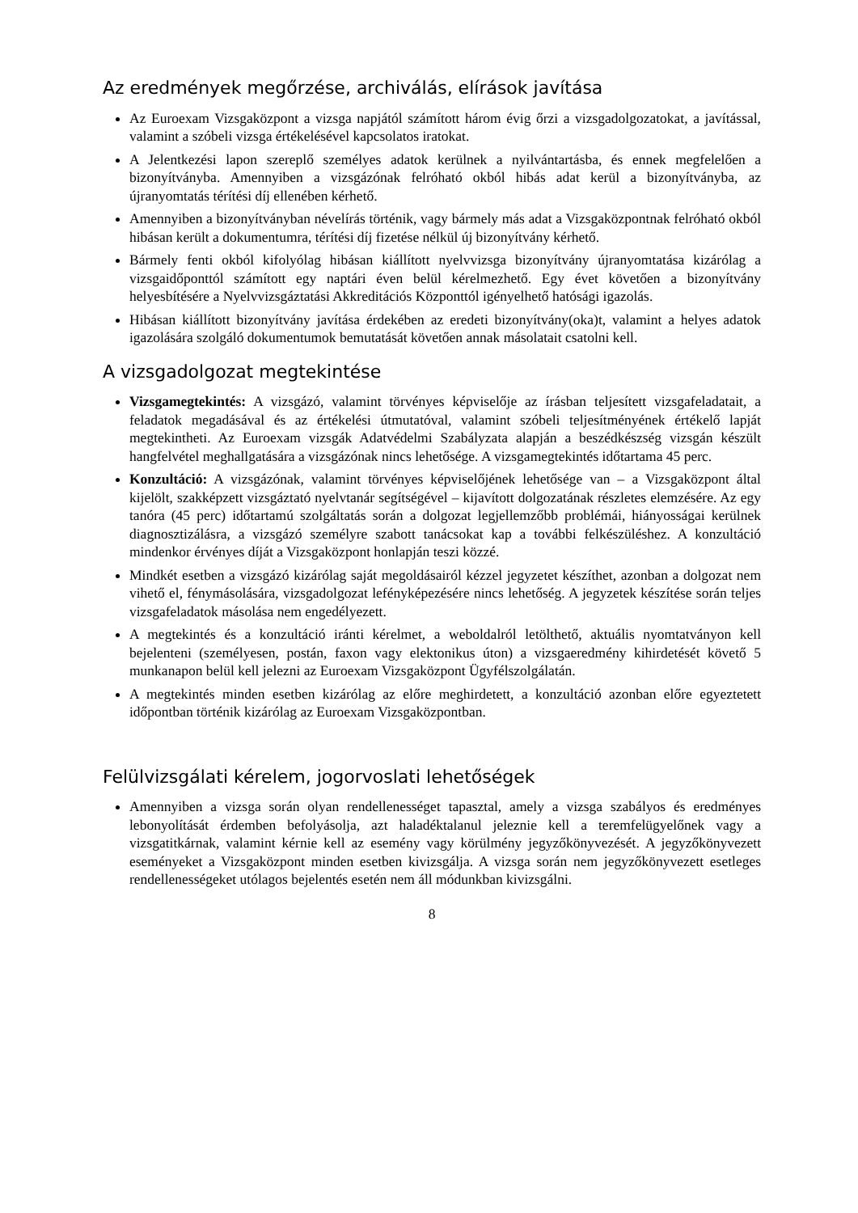Az eredmények megőrzése, archiválás, elírások javítása
Az Euroexam Vizsgaközpont a vizsga napjától számított három évig őrzi a vizsgadolgozatokat, a javítással, valamint a szóbeli vizsga értékelésével kapcsolatos iratokat.
A Jelentkezési lapon szereplő személyes adatok kerülnek a nyilvántartásba, és ennek megfelelően a bizonyítványba. Amennyiben a vizsgázónak felróható okból hibás adat kerül a bizonyítványba, az újranyomtatás térítési díj ellenében kérhető.
Amennyiben a bizonyítványban névelírás történik, vagy bármely más adat a Vizsgaközpontnak felróható okból hibásan került a dokumentumra, térítési díj fizetése nélkül új bizonyítvány kérhető.
Bármely fenti okból kifolyólag hibásan kiállított nyelvvizsga bizonyítvány újranyomtatása kizárólag a vizsgaidőponttól számított egy naptári éven belül kérelmezhető. Egy évet követően a bizonyítvány helyesbítésére a Nyelvvizsgáztatási Akkreditációs Központtól igényelhető hatósági igazolás.
Hibásan kiállított bizonyítvány javítása érdekében az eredeti bizonyítvány(oka)t, valamint a helyes adatok igazolására szolgáló dokumentumok bemutatását követően annak másolatait csatolni kell.
A vizsgadolgozat megtekintése
Vizsgamegtekintés: A vizsgázó, valamint törvényes képviselője az írásban teljesített vizsgafeladatait, a feladatok megadásával és az értékelési útmutatóval, valamint szóbeli teljesítményének értékelő lapját megtekintheti. Az Euroexam vizsgák Adatvédelmi Szabályzata alapján a beszédkészség vizsgán készült hangfelvétel meghallgatására a vizsgázónak nincs lehetősége. A vizsgamegtekintés időtartama 45 perc.
Konzultáció: A vizsgázónak, valamint törvényes képviselőjének lehetősége van – a Vizsgaközpont által kijelölt, szakképzett vizsgáztató nyelvtanár segítségével – kijavított dolgozatának részletes elemzésére. Az egy tanóra (45 perc) időtartamú szolgáltatás során a dolgozat legjellemzőbb problémái, hiányosságai kerülnek diagnosztizálásra, a vizsgázó személyre szabott tanácsokat kap a további felkészüléshez. A konzultáció mindenkor érvényes díját a Vizsgaközpont honlapján teszi közzé.
Mindkét esetben a vizsgázó kizárólag saját megoldásairól kézzel jegyzetet készíthet, azonban a dolgozat nem vihető el, fénymásolására, vizsgadolgozat lefényképezésére nincs lehetőség. A jegyzetek készítése során teljes vizsgafeladatok másolása nem engedélyezett.
A megtekintés és a konzultáció iránti kérelmet, a weboldalról letölthető, aktuális nyomtatványon kell bejelenteni (személyesen, postán, faxon vagy elektonikus úton) a vizsgaeredmény kihirdetését követő 5 munkanapon belül kell jelezni az Euroexam Vizsgaközpont Ügyfélszolgálatán.
A megtekintés minden esetben kizárólag az előre meghirdetett, a konzultáció azonban előre egyeztetett időpontban történik kizárólag az Euroexam Vizsgaközpontban.
Felülvizsgálati kérelem, jogorvoslati lehetőségek
Amennyiben a vizsga során olyan rendellenességet tapasztal, amely a vizsga szabályos és eredményes lebonyolítását érdemben befolyásolja, azt haladéktalanul jeleznie kell a teremfelügyelőnek vagy a vizsgatitkárnak, valamint kérnie kell az esemény vagy körülmény jegyzőkönyvezését. A jegyzőkönyvezett eseményeket a Vizsgaközpont minden esetben kivizsgálja. A vizsga során nem jegyzőkönyvezett esetleges rendellenességeket utólagos bejelentés esetén nem áll módunkban kivizsgálni.
8